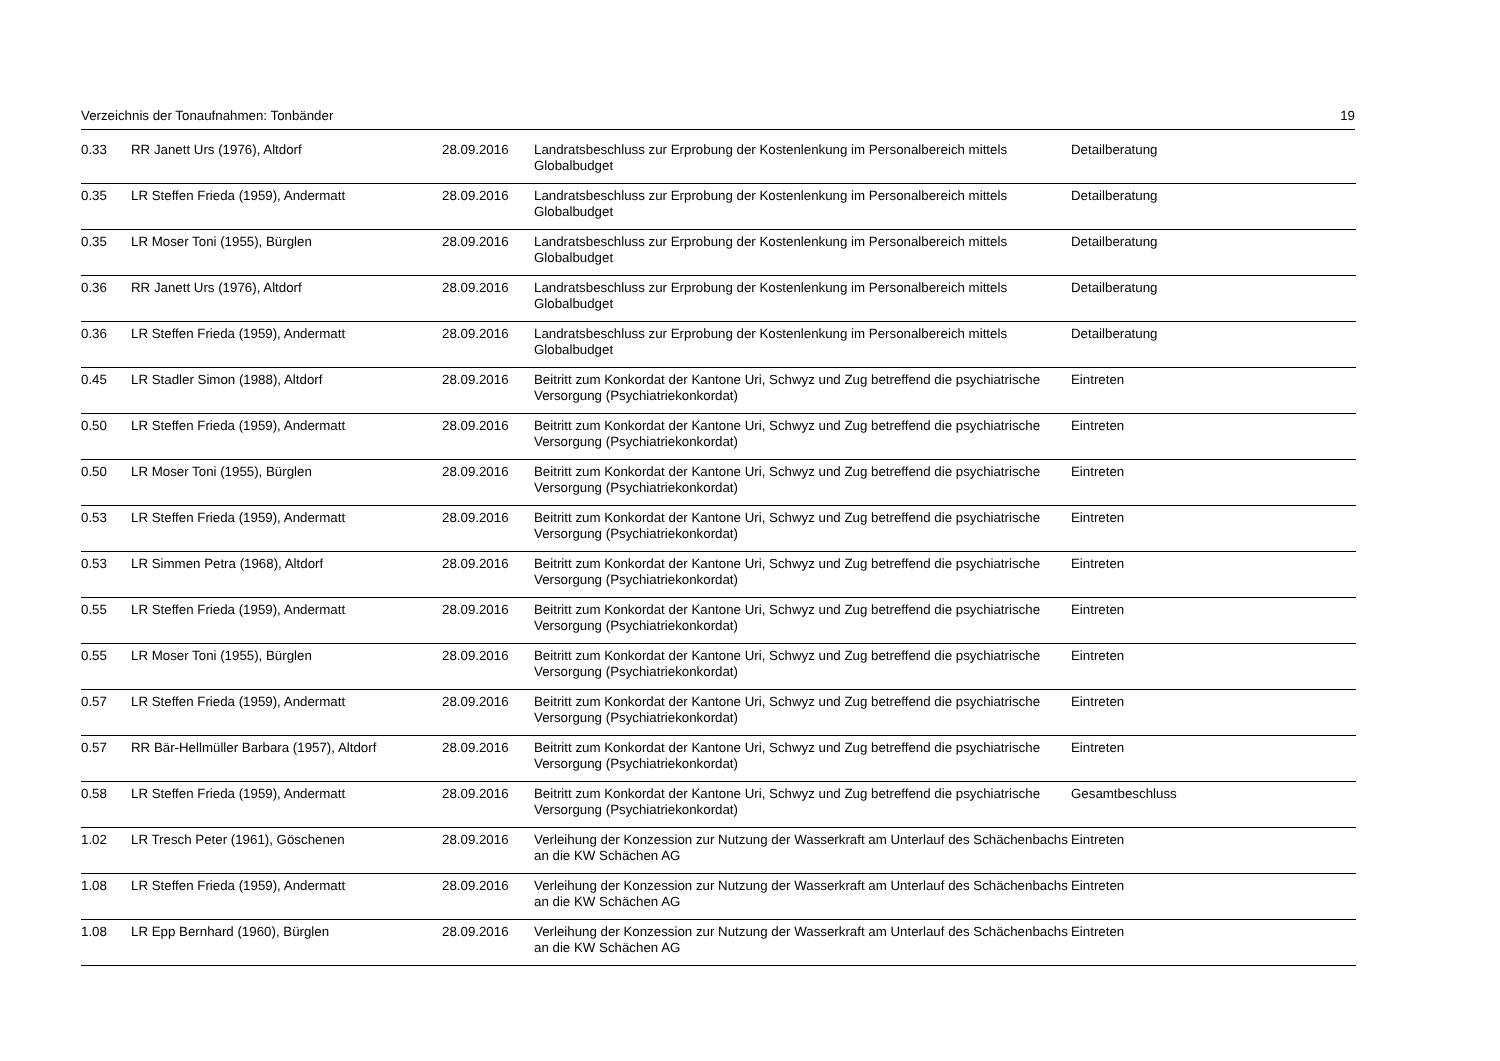Verzeichnis der Tonaufnahmen: Tonbänder 19
| 0.33 | RR Janett Urs (1976), Altdorf | 28.09.2016 | Landratsbeschluss zur Erprobung der Kostenlenkung im Personalbereich mittels Globalbudget | Detailberatung |
| 0.35 | LR Steffen Frieda (1959), Andermatt | 28.09.2016 | Landratsbeschluss zur Erprobung der Kostenlenkung im Personalbereich mittels Globalbudget | Detailberatung |
| 0.35 | LR Moser Toni (1955), Bürglen | 28.09.2016 | Landratsbeschluss zur Erprobung der Kostenlenkung im Personalbereich mittels Globalbudget | Detailberatung |
| 0.36 | RR Janett Urs (1976), Altdorf | 28.09.2016 | Landratsbeschluss zur Erprobung der Kostenlenkung im Personalbereich mittels Globalbudget | Detailberatung |
| 0.36 | LR Steffen Frieda (1959), Andermatt | 28.09.2016 | Landratsbeschluss zur Erprobung der Kostenlenkung im Personalbereich mittels Globalbudget | Detailberatung |
| 0.45 | LR Stadler Simon (1988), Altdorf | 28.09.2016 | Beitritt zum Konkordat der Kantone Uri, Schwyz und Zug betreffend die psychiatrische Versorgung (Psychiatriekonkordat) | Eintreten |
| 0.50 | LR Steffen Frieda (1959), Andermatt | 28.09.2016 | Beitritt zum Konkordat der Kantone Uri, Schwyz und Zug betreffend die psychiatrische Versorgung (Psychiatriekonkordat) | Eintreten |
| 0.50 | LR Moser Toni (1955), Bürglen | 28.09.2016 | Beitritt zum Konkordat der Kantone Uri, Schwyz und Zug betreffend die psychiatrische Versorgung (Psychiatriekonkordat) | Eintreten |
| 0.53 | LR Steffen Frieda (1959), Andermatt | 28.09.2016 | Beitritt zum Konkordat der Kantone Uri, Schwyz und Zug betreffend die psychiatrische Versorgung (Psychiatriekonkordat) | Eintreten |
| 0.53 | LR Simmen Petra (1968), Altdorf | 28.09.2016 | Beitritt zum Konkordat der Kantone Uri, Schwyz und Zug betreffend die psychiatrische Versorgung (Psychiatriekonkordat) | Eintreten |
| 0.55 | LR Steffen Frieda (1959), Andermatt | 28.09.2016 | Beitritt zum Konkordat der Kantone Uri, Schwyz und Zug betreffend die psychiatrische Versorgung (Psychiatriekonkordat) | Eintreten |
| 0.55 | LR Moser Toni (1955), Bürglen | 28.09.2016 | Beitritt zum Konkordat der Kantone Uri, Schwyz und Zug betreffend die psychiatrische Versorgung (Psychiatriekonkordat) | Eintreten |
| 0.57 | LR Steffen Frieda (1959), Andermatt | 28.09.2016 | Beitritt zum Konkordat der Kantone Uri, Schwyz und Zug betreffend die psychiatrische Versorgung (Psychiatriekonkordat) | Eintreten |
| 0.57 | RR Bär-Hellmüller Barbara (1957), Altdorf | 28.09.2016 | Beitritt zum Konkordat der Kantone Uri, Schwyz und Zug betreffend die psychiatrische Versorgung (Psychiatriekonkordat) | Eintreten |
| 0.58 | LR Steffen Frieda (1959), Andermatt | 28.09.2016 | Beitritt zum Konkordat der Kantone Uri, Schwyz und Zug betreffend die psychiatrische Versorgung (Psychiatriekonkordat) | Gesamtbeschluss |
| 1.02 | LR Tresch Peter (1961), Göschenen | 28.09.2016 | Verleihung der Konzession zur Nutzung der Wasserkraft am Unterlauf des Schächenbachs an die KW Schächen AG | Eintreten |
| 1.08 | LR Steffen Frieda (1959), Andermatt | 28.09.2016 | Verleihung der Konzession zur Nutzung der Wasserkraft am Unterlauf des Schächenbachs an die KW Schächen AG | Eintreten |
| 1.08 | LR Epp Bernhard (1960), Bürglen | 28.09.2016 | Verleihung der Konzession zur Nutzung der Wasserkraft am Unterlauf des Schächenbachs an die KW Schächen AG | Eintreten |